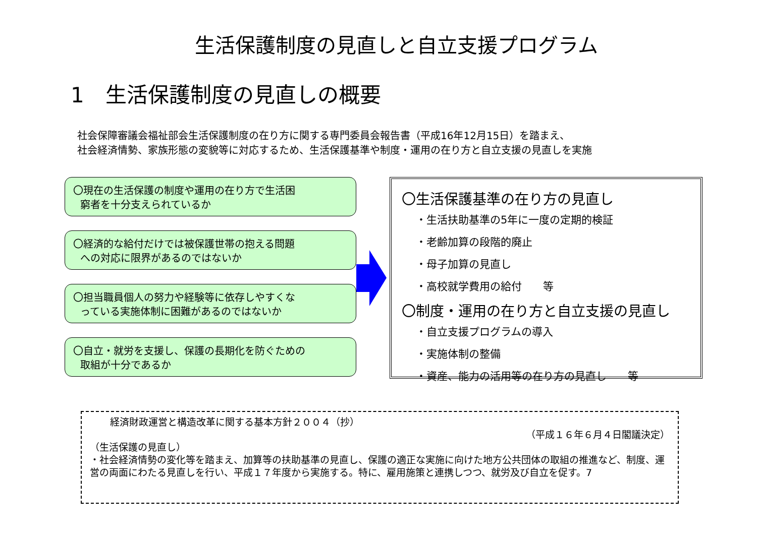生活保護制度の見直しと自立支援プログラム
1　生活保護制度の見直しの概要
社会保障審議会福祉部会生活保護制度の在り方に関する専門委員会報告書（平成16年12月15日）を踏まえ、
社会経済情勢、家族形態の変貌等に対応するため、生活保護基準や制度・運用の在り方と自立支援の見直しを実施
〇現在の生活保護の制度や運用の在り方で生活困
窮者を十分支えられているか
〇経済的な給付だけでは被保護世帯の抱える問題
への対応に限界があるのではないか
〇担当職員個人の努力や経験等に依存しやすくな
っている実施体制に困難があるのではないか
〇自立・就労を支援し、保護の長期化を防ぐための
取組が十分であるか
〇生活保護基準の在り方の見直し
・生活扶助基準の5年に一度の定期的検証
・老齢加算の段階的廃止
・母子加算の見直し
・高校就学費用の給付　　等
〇制度・運用の在り方と自立支援の見直し
・自立支援プログラムの導入
・実施体制の整備
・資産、能力の活用等の在り方の見直し　　等
経済財政運営と構造改革に関する基本方針２００４（抄）
（平成１６年６月４日閣議決定）
（生活保護の見直し）
・社会経済情勢の変化等を踏まえ、加算等の扶助基準の見直し、保護の適正な実施に向けた地方公共団体の取組の推進など、制度、運営の両面にわたる見直しを行い、平成１７年度から実施する。特に、雇用施策と連携しつつ、就労及び自立を促す。7